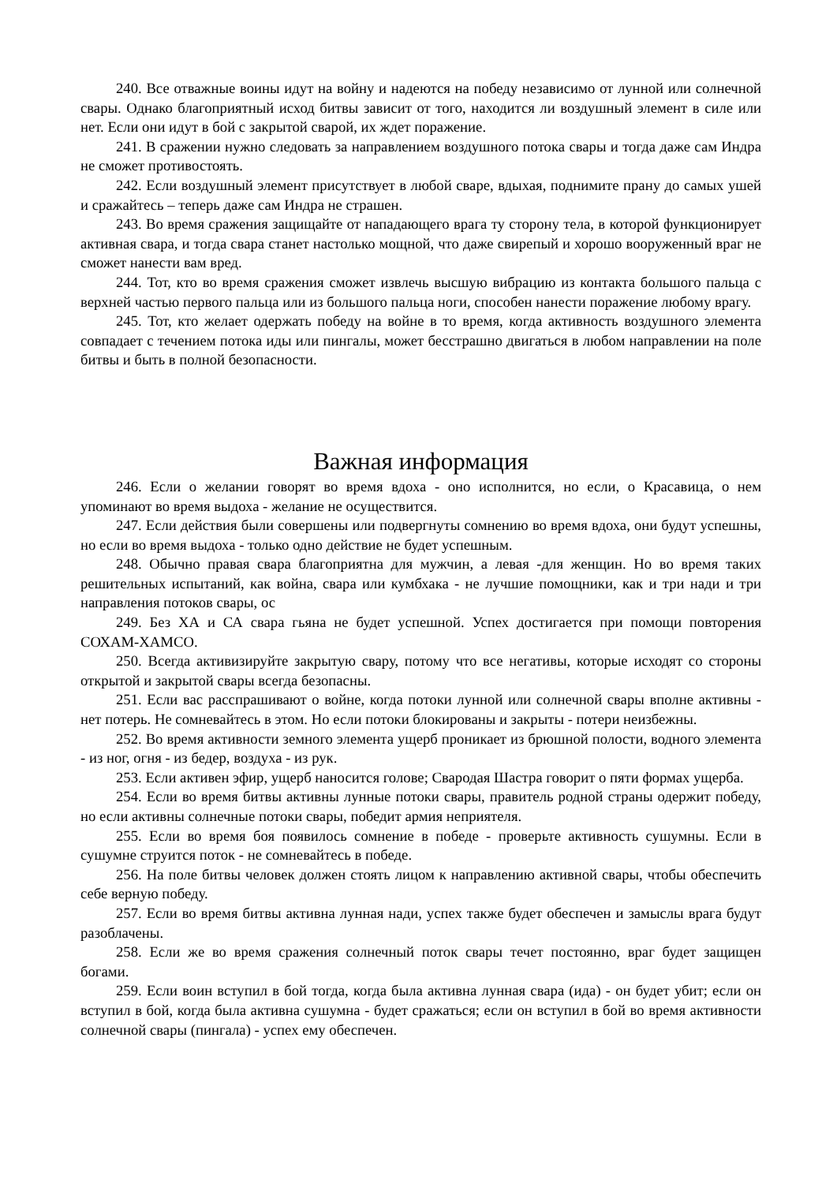240. Все отважные воины идут на войну и надеются на победу независимо от лунной или солнечной свары. Однако благоприятный исход битвы зависит от того, находится ли воздушный элемент в силе или нет. Если они идут в бой с закрытой сварой, их ждет поражение.
241. В сражении нужно следовать за направлением воздушного потока свары и тогда даже сам Индра не сможет противостоять.
242. Если воздушный элемент присутствует в любой сваре, вдыхая, поднимите прану до самых ушей и сражайтесь – теперь даже сам Индра не страшен.
243. Во время сражения защищайте от нападающего врага ту сторону тела, в которой функционирует активная свара, и тогда свара станет настолько мощной, что даже свирепый и хорошо вооруженный враг не сможет нанести вам вред.
244. Тот, кто во время сражения сможет извлечь высшую вибрацию из контакта большого пальца с верхней частью первого пальца или из большого пальца ноги, способен нанести поражение любому врагу.
245. Тот, кто желает одержать победу на войне в то время, когда активность воздушного элемента совпадает с течением потока иды или пингалы, может бесстрашно двигаться в любом направлении на поле битвы и быть в полной безопасности.
Важная информация
246. Если о желании говорят во время вдоха - оно исполнится, но если, о Красавица, о нем упоминают во время выдоха - желание не осуществится.
247. Если действия были совершены или подвергнуты сомнению во время вдоха, они будут успешны, но если во время выдоха - только одно действие не будет успешным.
248. Обычно правая свара благоприятна для мужчин, а левая -для женщин. Но во время таких решительных испытаний, как война, свара или кумбхака - не лучшие помощники, как и три нади и три направления потоков свары, ос
249. Без ХА и СА свара гьяна не будет успешной. Успех достигается при помощи повторения СОХАМ-ХАМСО.
250. Всегда активизируйте закрытую свару, потому что все негативы, которые исходят со стороны открытой и закрытой свары всегда безопасны.
251. Если вас расспрашивают о войне, когда потоки лунной или солнечной свары вполне активны - нет потерь. Не сомневайтесь в этом. Но если потоки блокированы и закрыты - потери неизбежны.
252. Во время активности земного элемента ущерб проникает из брюшной полости, водного элемента - из ног, огня - из бедер, воздуха - из рук.
253. Если активен эфир, ущерб наносится голове; Свародая Шастра говорит о пяти формах ущерба.
254. Если во время битвы активны лунные потоки свары, правитель родной страны одержит победу, но если активны солнечные потоки свары, победит армия неприятеля.
255. Если во время боя появилось сомнение в победе - проверьте активность сушумны. Если в сушумне струится поток - не сомневайтесь в победе.
256. На поле битвы человек должен стоять лицом к направлению активной свары, чтобы обеспечить себе верную победу.
257. Если во время битвы активна лунная нади, успех также будет обеспечен и замыслы врага будут разоблачены.
258. Если же во время сражения солнечный поток свары течет постоянно, враг будет защищен богами.
259. Если воин вступил в бой тогда, когда была активна лунная свара (ида) - он будет убит; если он вступил в бой, когда была активна сушумна - будет сражаться; если он вступил в бой во время активности солнечной свары (пингала) - успех ему обеспечен.